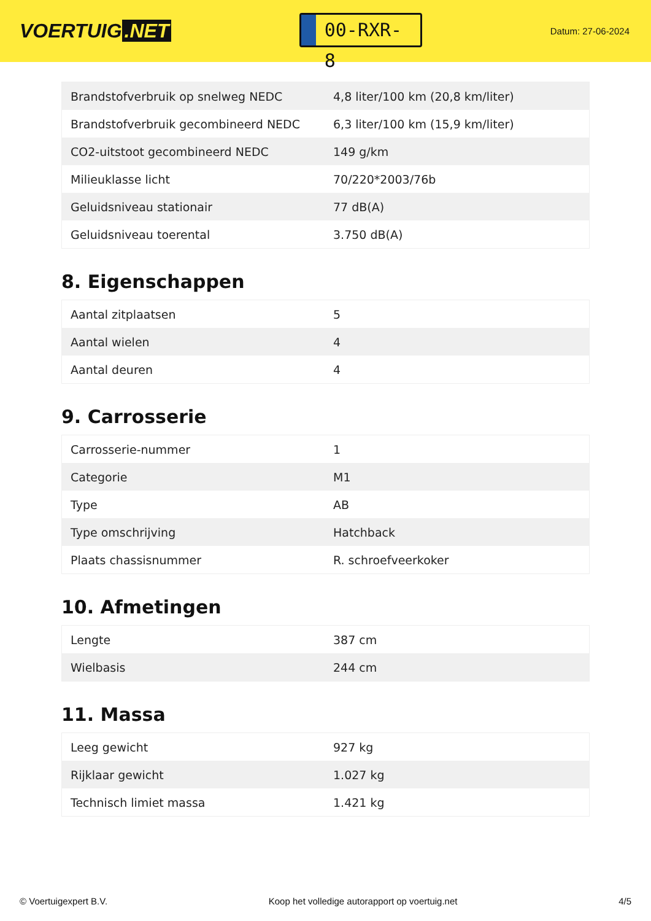VOERTUIG.NET
00-RXR-8
Datum: 27-06-2024
| Brandstofverbruik op snelweg NEDC | 4,8 liter/100 km (20,8 km/liter) |
| Brandstofverbruik gecombineerd NEDC | 6,3 liter/100 km (15,9 km/liter) |
| CO2-uitstoot gecombineerd NEDC | 149 g/km |
| Milieuklasse licht | 70/220*2003/76b |
| Geluidsniveau stationair | 77 dB(A) |
| Geluidsniveau toerental | 3.750 dB(A) |
8. Eigenschappen
| Aantal zitplaatsen | 5 |
| Aantal wielen | 4 |
| Aantal deuren | 4 |
9. Carrosserie
| Carrosserie-nummer | 1 |
| Categorie | M1 |
| Type | AB |
| Type omschrijving | Hatchback |
| Plaats chassisnummer | R. schroefveerkoker |
10. Afmetingen
| Lengte | 387 cm |
| Wielbasis | 244 cm |
11. Massa
| Leeg gewicht | 927 kg |
| Rijklaar gewicht | 1.027 kg |
| Technisch limiet massa | 1.421 kg |
© Voertuigexpert B.V. Koop het volledige autorapport op voertuig.net 4/5